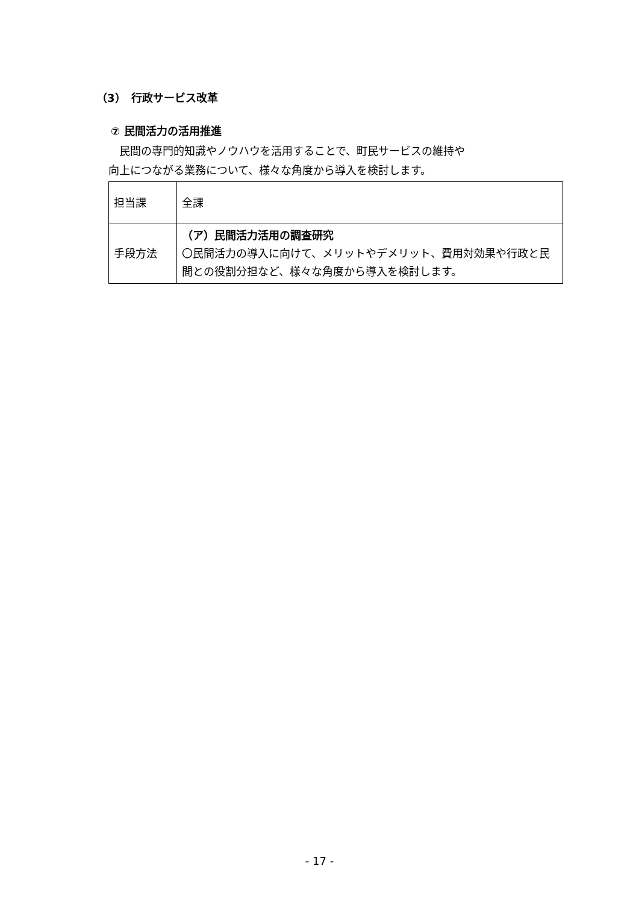（3）　行政サービス改革
⑦ 民間活力の活用推進
　民間の専門的知識やノウハウを活用することで、町民サービスの維持や
向上につながる業務について、様々な角度から導入を検討します。
| 担当課 | 全課 |
| 手段方法 | （ア）民間活力活用の調査研究 〇民間活力の導入に向けて、メリットやデメリット、費用対効果や行政と民間との役割分担など、様々な角度から導入を検討します。 |
- 17 -